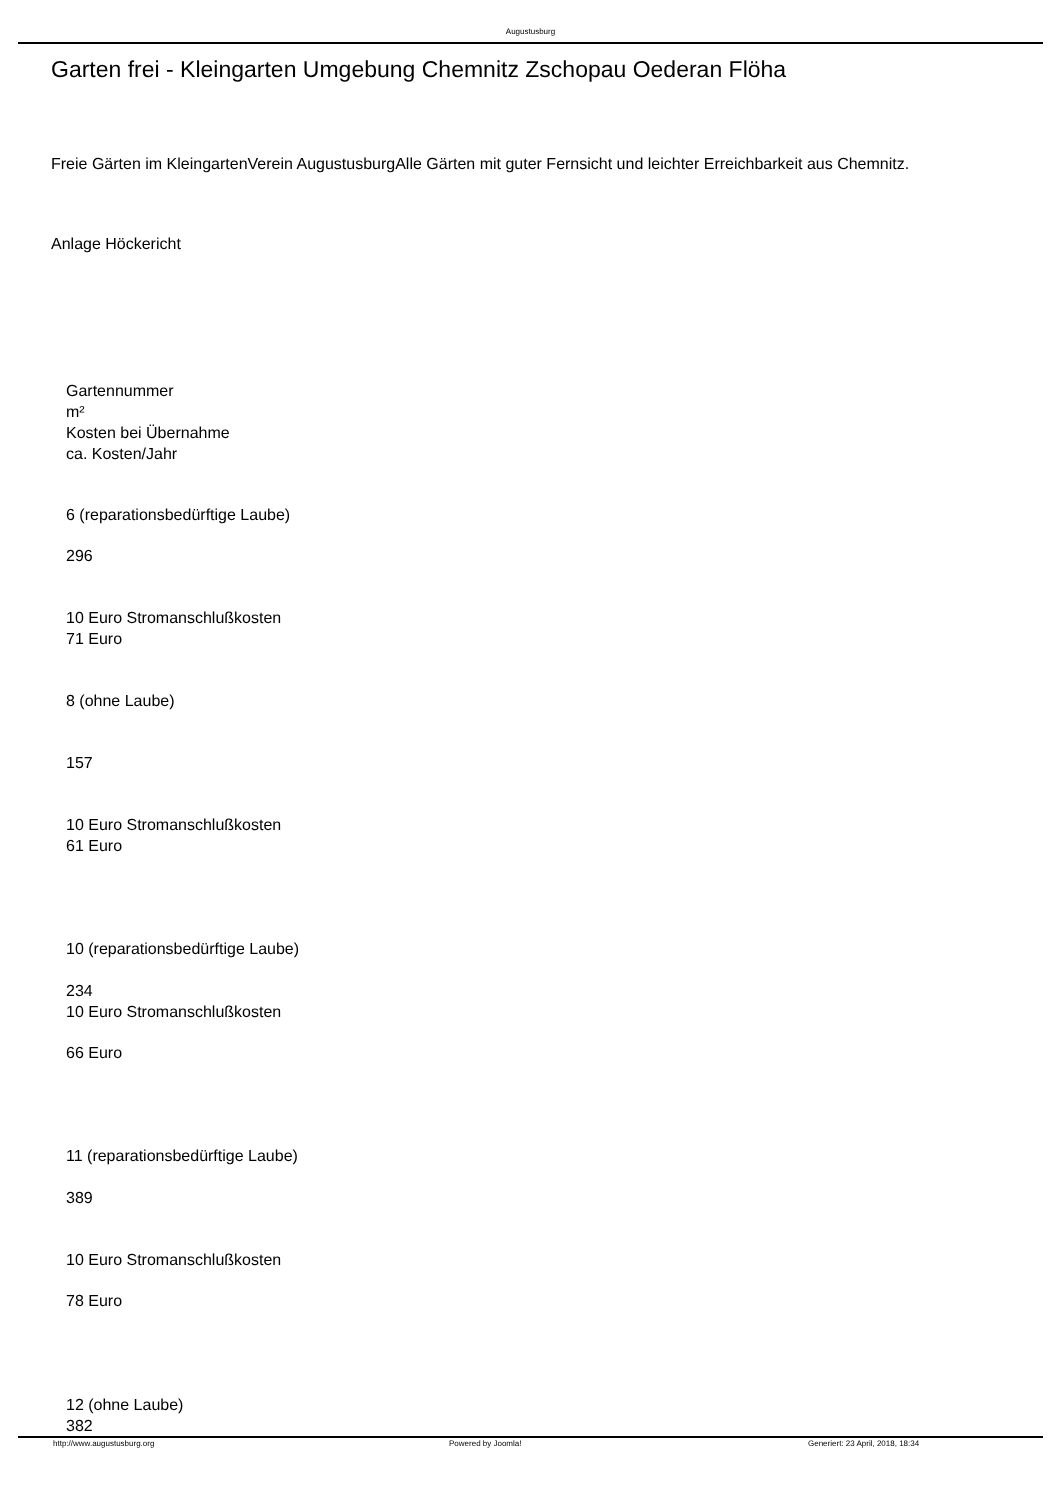Augustusburg
Garten frei - Kleingarten Umgebung Chemnitz Zschopau Oederan Flöha
Freie Gärten im KleingartenVerein AugustusburgAlle Gärten mit guter Fernsicht und leichter Erreichbarkeit aus Chemnitz.
Anlage Höckericht
Gartennummer
m²
Kosten bei Übernahme
ca. Kosten/Jahr
6 (reparationsbedürftige Laube)
296
10 Euro Stromanschlußkosten
71 Euro
8 (ohne Laube)
157
10 Euro Stromanschlußkosten
61 Euro
10 (reparationsbedürftige Laube)
234
10 Euro Stromanschlußkosten
66 Euro
11 (reparationsbedürftige Laube)
389
10 Euro Stromanschlußkosten
78 Euro
12 (ohne Laube)
382
http://www.augustusburg.org Powered by Joomla!
Generiert: 23 April, 2018, 18:34